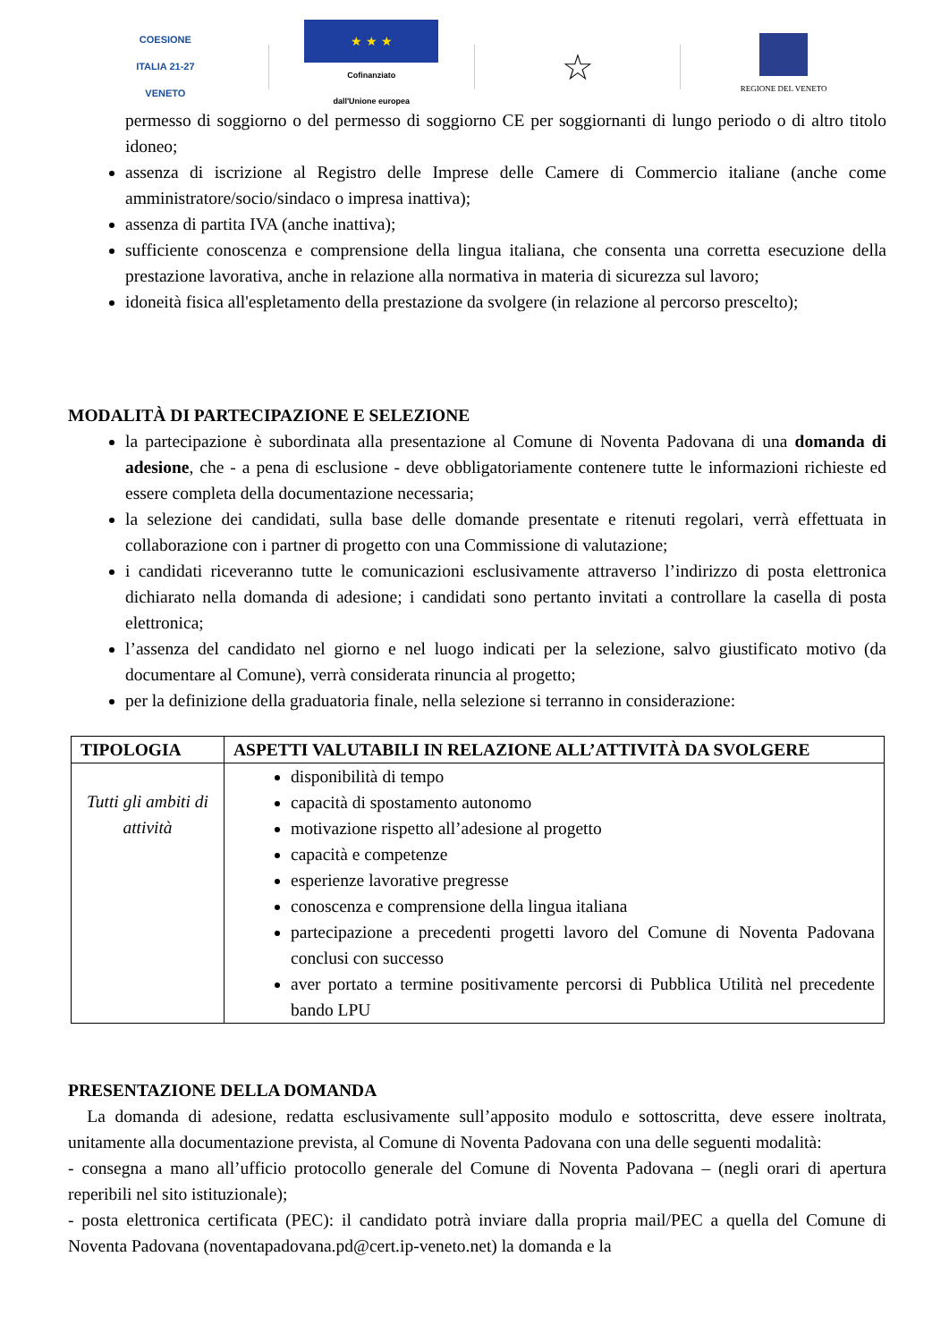COESIONE
ITALIA 21-27
VENETO
★ ★ ★
Cofinanziato
dall'Unione europea
☆
REGIONE DEL VENETO
permesso di soggiorno o del permesso di soggiorno CE per soggiornanti di lungo periodo o di altro titolo idoneo;
assenza di iscrizione al Registro delle Imprese delle Camere di Commercio italiane (anche come amministratore/socio/sindaco o impresa inattiva);
assenza di partita IVA (anche inattiva);
sufficiente conoscenza e comprensione della lingua italiana, che consenta una corretta esecuzione della prestazione lavorativa, anche in relazione alla normativa in materia di sicurezza sul lavoro;
idoneità fisica all'espletamento della prestazione da svolgere (in relazione al percorso prescelto);
MODALITÀ DI PARTECIPAZIONE E SELEZIONE
la partecipazione è subordinata alla presentazione al Comune di Noventa Padovana di una domanda di adesione, che - a pena di esclusione - deve obbligatoriamente contenere tutte le informazioni richieste ed essere completa della documentazione necessaria;
la selezione dei candidati, sulla base delle domande presentate e ritenuti regolari, verrà effettuata in collaborazione con i partner di progetto con una Commissione di valutazione;
i candidati riceveranno tutte le comunicazioni esclusivamente attraverso l’indirizzo di posta elettronica dichiarato nella domanda di adesione; i candidati sono pertanto invitati a controllare la casella di posta elettronica;
l’assenza del candidato nel giorno e nel luogo indicati per la selezione, salvo giustificato motivo (da documentare al Comune), verrà considerata rinuncia al progetto;
per la definizione della graduatoria finale, nella selezione si terranno in considerazione:
| TIPOLOGIA | ASPETTI VALUTABILI IN RELAZIONE ALL’ATTIVITÀ DA SVOLGERE |
| --- | --- |
| Tutti gli ambiti di attività | disponibilità di tempo capacità di spostamento autonomo motivazione rispetto all’adesione al progetto capacità e competenze esperienze lavorative pregresse conoscenza e comprensione della lingua italiana partecipazione a precedenti progetti lavoro del Comune di Noventa Padovana conclusi con successo aver portato a termine positivamente percorsi di Pubblica Utilità nel precedente bando LPU |
PRESENTAZIONE DELLA DOMANDA
La domanda di adesione, redatta esclusivamente sull’apposito modulo e sottoscritta, deve essere inoltrata, unitamente alla documentazione prevista, al Comune di Noventa Padovana con una delle seguenti modalità:
- consegna a mano all’ufficio protocollo generale del Comune di Noventa Padovana – (negli orari di apertura reperibili nel sito istituzionale);
- posta elettronica certificata (PEC): il candidato potrà inviare dalla propria mail/PEC a quella del Comune di Noventa Padovana (noventapadovana.pd@cert.ip-veneto.net) la domanda e la